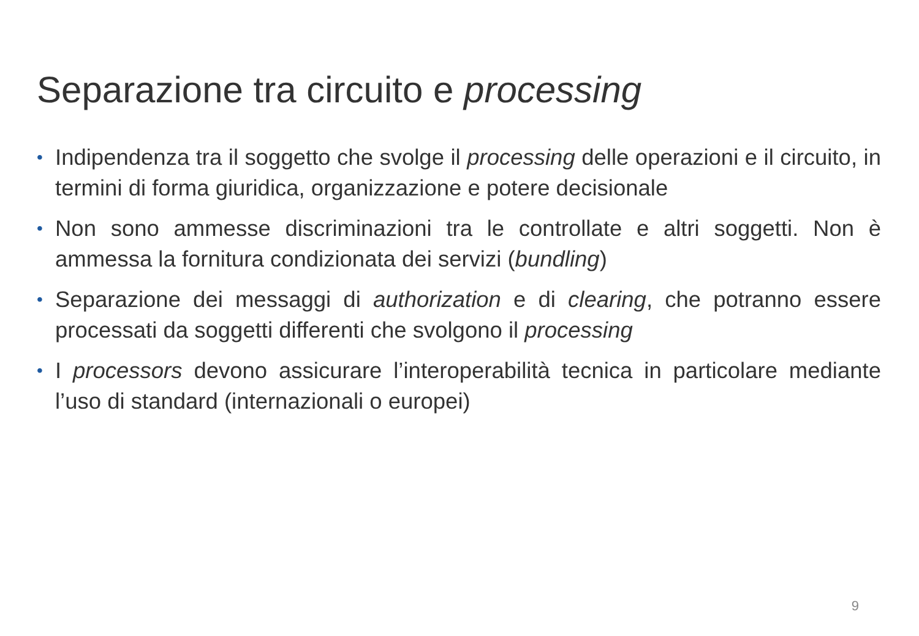Separazione tra circuito e processing
• Indipendenza tra il soggetto che svolge il processing delle operazioni e il circuito, in termini di forma giuridica, organizzazione e potere decisionale
• Non sono ammesse discriminazioni tra le controllate e altri soggetti. Non è ammessa la fornitura condizionata dei servizi (bundling)
• Separazione dei messaggi di authorization e di clearing, che potranno essere processati da soggetti differenti che svolgono il processing
• I processors devono assicurare l’interoperabilità tecnica in particolare mediante l’uso di standard (internazionali o europei)
9